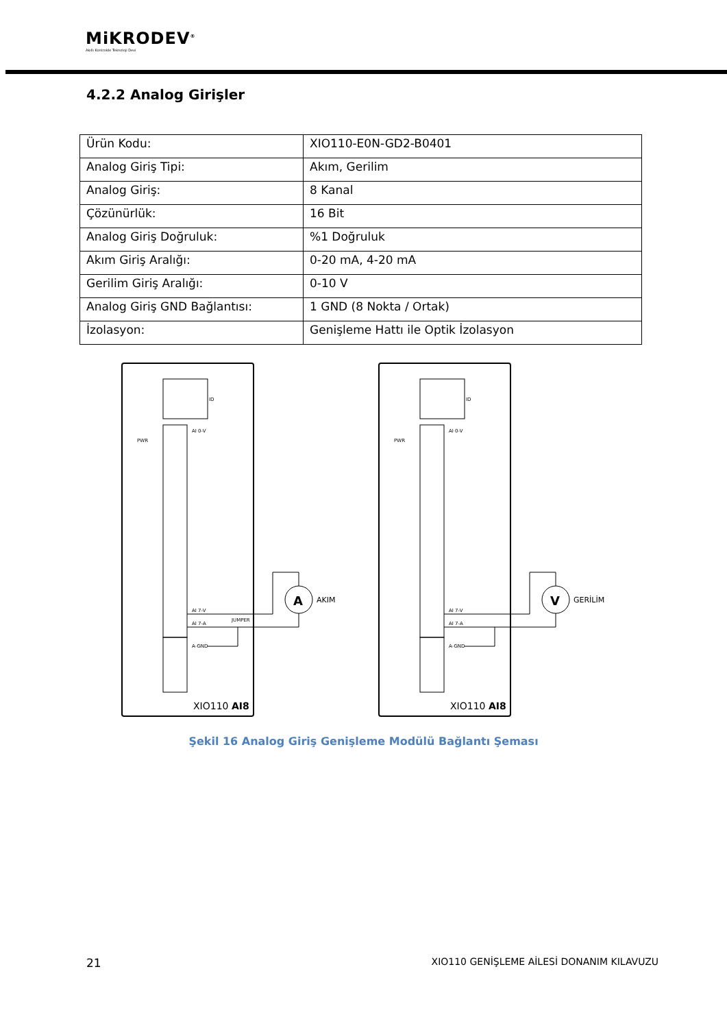MiKRODEV<sup>®</sup>
Akıllı Kontrolde Teknoloji Devi
4.2.2 Analog Girişler
| Ürün Kodu: | XIO110-E0N-GD2-B0401 |
| Analog Giriş Tipi: | Akım, Gerilim |
| Analog Giriş: | 8 Kanal |
| Çözünürlük: | 16 Bit |
| Analog Giriş Doğruluk: | %1 Doğruluk |
| Akım Giriş Aralığı: | 0-20 mA, 4-20 mA |
| Gerilim Giriş Aralığı: | 0-10 V |
| Analog Giriş GND Bağlantısı: | 1 GND (8 Nokta / Ortak) |
| İzolasyon: | Genişleme Hattı ile Optik İzolasyon |
ID
ID
AI 0-V
AI 7-A
AI 7-V
A-GND
AI 0-V
AI 7-A
AI 7-V
A-GND
PWR
PWR
JUMPER
A
V
AKIM
GERİLİM
XIO110 AI8
XIO110 AI8
Şekil 16 Analog Giriş Genişleme Modülü Bağlantı Şeması
21 XIO110 GENİŞLEME AİLESİ DONANIM KILAVUZU